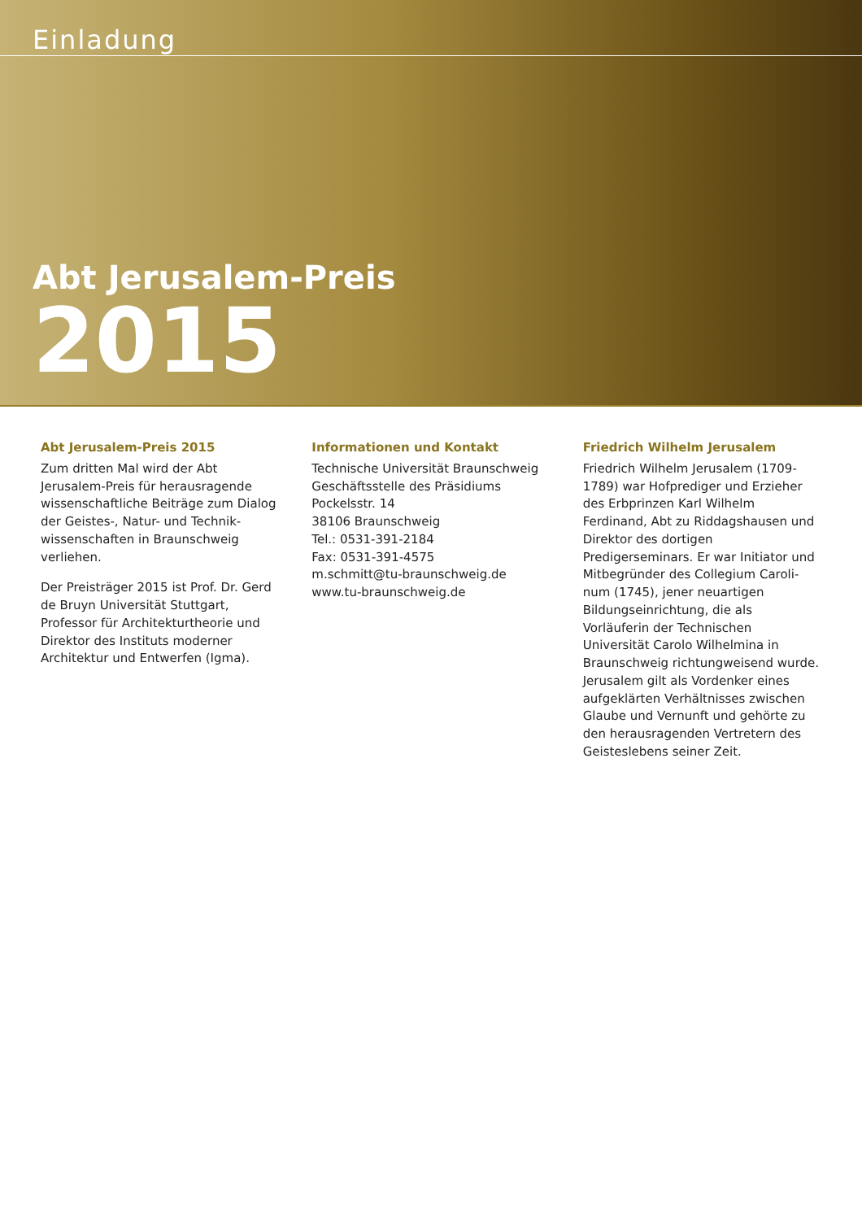Einladung
Abt Jerusalem-Preis
2015
Abt Jerusalem-Preis 2015
Zum dritten Mal wird der Abt Jerusalem-Preis für herausragende wissenschaftliche Beiträge zum Dialog der Geistes-, Natur- und Technik­wissenschaften in Braunschweig verliehen.
Der Preisträger 2015 ist Prof. Dr. Gerd de Bruyn Universität Stuttgart, Professor für Architek­turtheorie und Direktor des Instituts moderner Architektur und Entwerfen (Igma).
Informationen und Kontakt
Technische Universität Braunschweig
Geschäftsstelle des Präsidiums
Pockelsstr. 14
38106 Braunschweig
Tel.: 0531-391-2184
Fax: 0531-391-4575
m.schmitt@tu-braunschweig.de
www.tu-braunschweig.de
Friedrich Wilhelm Jerusalem
Friedrich Wilhelm Jerusalem (1709-1789) war Hofprediger und Erzieher des Erbprinzen Karl Wilhelm Ferdinand, Abt zu Riddagshausen und Direktor des dortigen Predigerseminars. Er war Initiator und Mitbegründer des Collegium Caroli­num (1745), jener neuartigen Bildungseinrichtung, die als Vorläuferin der Technischen Universität Carolo Wilhelmina in Braunschweig richtungwei­send wurde. Jerusalem gilt als Vordenker eines aufgeklärten Verhältnisses zwischen Glaube und Vernunft und gehörte zu den herausragenden Ver­tretern des Geisteslebens seiner Zeit.